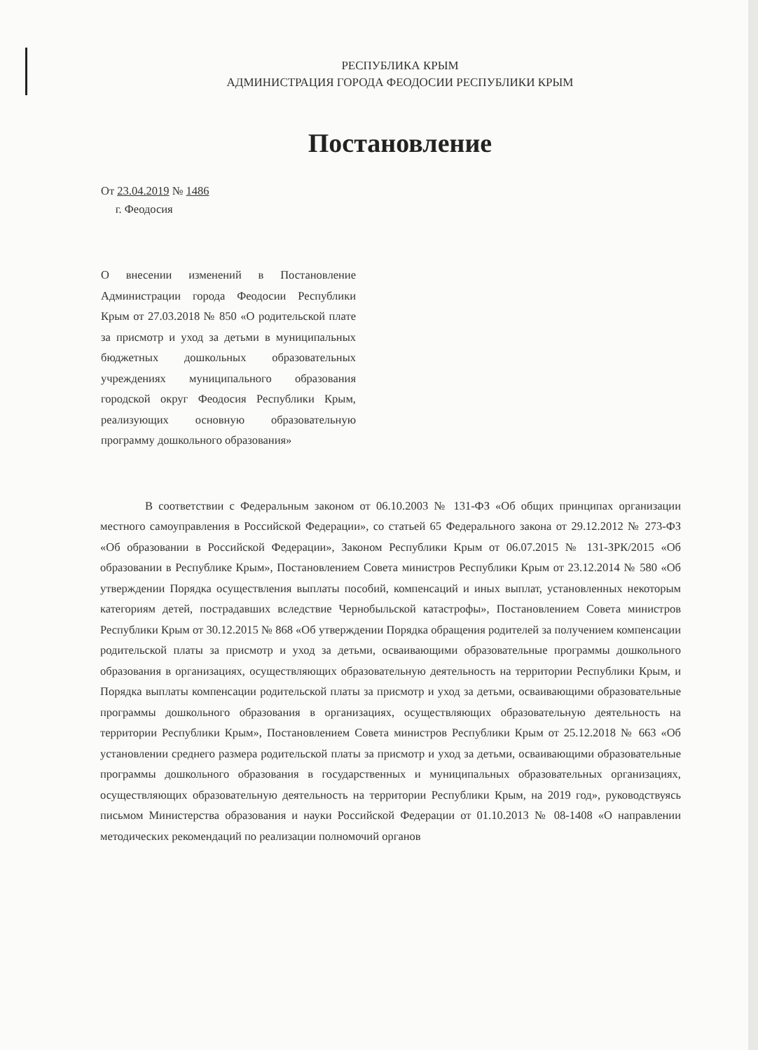РЕСПУБЛИКА КРЫМ
АДМИНИСТРАЦИЯ ГОРОДА ФЕОДОСИИ РЕСПУБЛИКИ КРЫМ
Постановление
От 23.04.2019 № 1486
г. Феодосия
О внесении изменений в Постановление Администрации города Феодосии Республики Крым от 27.03.2018 № 850 «О родительской плате за присмотр и уход за детьми в муниципальных бюджетных дошкольных образовательных учреждениях муниципального образования городской округ Феодосия Республики Крым, реализующих основную образовательную программу дошкольного образования»
В соответствии с Федеральным законом от 06.10.2003 № 131-ФЗ «Об общих принципах организации местного самоуправления в Российской Федерации», со статьей 65 Федерального закона от 29.12.2012 № 273-ФЗ «Об образовании в Российской Федерации», Законом Республики Крым от 06.07.2015 № 131-ЗРК/2015 «Об образовании в Республике Крым», Постановлением Совета министров Республики Крым от 23.12.2014 № 580 «Об утверждении Порядка осуществления выплаты пособий, компенсаций и иных выплат, установленных некоторым категориям детей, пострадавших вследствие Чернобыльской катастрофы», Постановлением Совета министров Республики Крым от 30.12.2015 № 868 «Об утверждении Порядка обращения родителей за получением компенсации родительской платы за присмотр и уход за детьми, осваивающими образовательные программы дошкольного образования в организациях, осуществляющих образовательную деятельность на территории Республики Крым, и Порядка выплаты компенсации родительской платы за присмотр и уход за детьми, осваивающими образовательные программы дошкольного образования в организациях, осуществляющих образовательную деятельность на территории Республики Крым», Постановлением Совета министров Республики Крым от 25.12.2018 № 663 «Об установлении среднего размера родительской платы за присмотр и уход за детьми, осваивающими образовательные программы дошкольного образования в государственных и муниципальных образовательных организациях, осуществляющих образовательную деятельность на территории Республики Крым, на 2019 год», руководствуясь письмом Министерства образования и науки Российской Федерации от 01.10.2013 № 08-1408 «О направлении методических рекомендаций по реализации полномочий органов